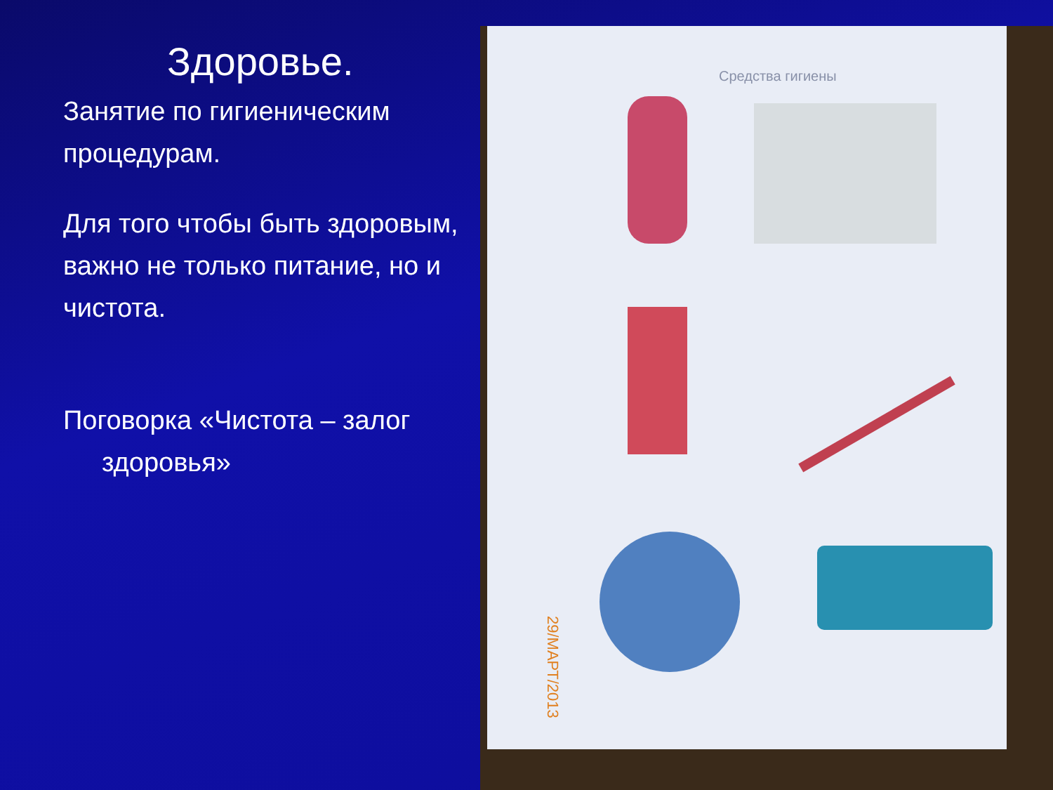Здоровье.
Занятие по гигиеническим процедурам.
Для того чтобы быть здоровым, важно не только питание, но и чистота.
Поговорка «Чистота – залог
здоровья»
Средства гигиены
29/МАРТ/2013